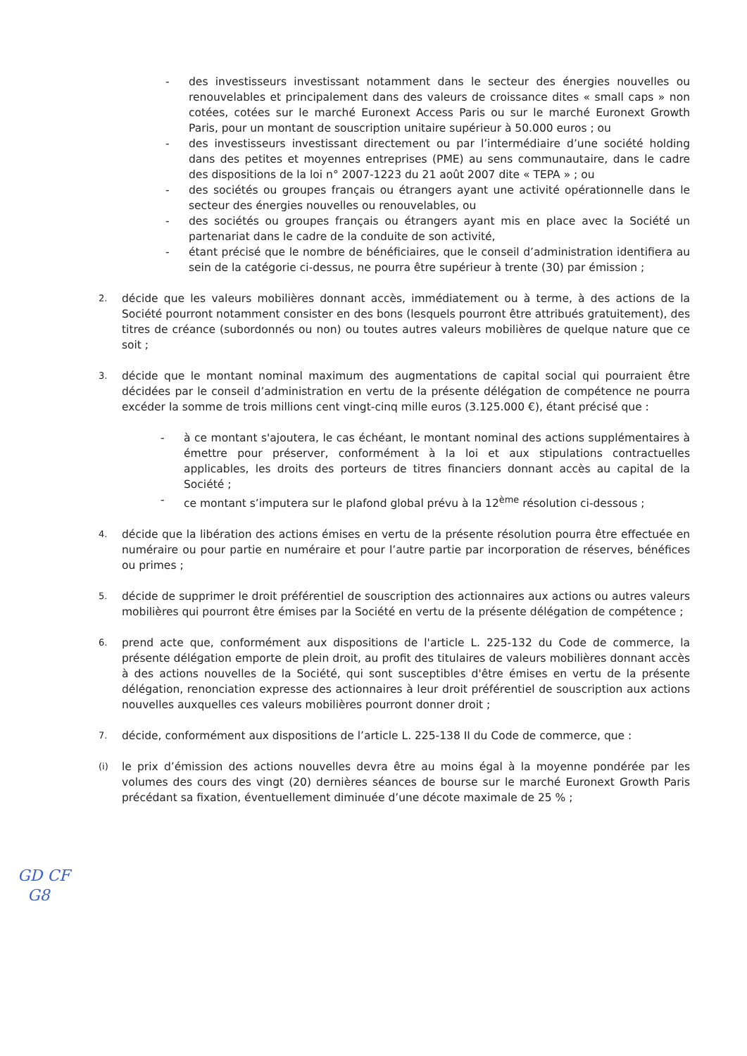- des investisseurs investissant notamment dans le secteur des énergies nouvelles ou renouvelables et principalement dans des valeurs de croissance dites « small caps » non cotées, cotées sur le marché Euronext Access Paris ou sur le marché Euronext Growth Paris, pour un montant de souscription unitaire supérieur à 50.000 euros ; ou
- des investisseurs investissant directement ou par l’intermédiaire d’une société holding dans des petites et moyennes entreprises (PME) au sens communautaire, dans le cadre des dispositions de la loi n° 2007-1223 du 21 août 2007 dite « TEPA » ; ou
- des sociétés ou groupes français ou étrangers ayant une activité opérationnelle dans le secteur des énergies nouvelles ou renouvelables, ou
- des sociétés ou groupes français ou étrangers ayant mis en place avec la Société un partenariat dans le cadre de la conduite de son activité,
- étant précisé que le nombre de bénéficiaires, que le conseil d’administration identifiera au sein de la catégorie ci-dessus, ne pourra être supérieur à trente (30) par émission ;
2. décide que les valeurs mobilières donnant accès, immédiatement ou à terme, à des actions de la Société pourront notamment consister en des bons (lesquels pourront être attribués gratuitement), des titres de créance (subordonnés ou non) ou toutes autres valeurs mobilières de quelque nature que ce soit ;
3. décide que le montant nominal maximum des augmentations de capital social qui pourraient être décidées par le conseil d’administration en vertu de la présente délégation de compétence ne pourra excéder la somme de trois millions cent vingt-cinq mille euros (3.125.000 €), étant précisé que :
- à ce montant s'ajoutera, le cas échéant, le montant nominal des actions supplémentaires à émettre pour préserver, conformément à la loi et aux stipulations contractuelles applicables, les droits des porteurs de titres financiers donnant accès au capital de la Société ;
- ce montant s’imputera sur le plafond global prévu à la 12<sup>ème</sup> résolution ci-dessous ;
4. décide que la libération des actions émises en vertu de la présente résolution pourra être effectuée en numéraire ou pour partie en numéraire et pour l’autre partie par incorporation de réserves, bénéfices ou primes ;
5. décide de supprimer le droit préférentiel de souscription des actionnaires aux actions ou autres valeurs mobilières qui pourront être émises par la Société en vertu de la présente délégation de compétence ;
6. prend acte que, conformément aux dispositions de l'article L. 225-132 du Code de commerce, la présente délégation emporte de plein droit, au profit des titulaires de valeurs mobilières donnant accès à des actions nouvelles de la Société, qui sont susceptibles d'être émises en vertu de la présente délégation, renonciation expresse des actionnaires à leur droit préférentiel de souscription aux actions nouvelles auxquelles ces valeurs mobilières pourront donner droit ;
7. décide, conformément aux dispositions de l’article L. 225-138 II du Code de commerce, que :
(i) le prix d’émission des actions nouvelles devra être au moins égal à la moyenne pondérée par les volumes des cours des vingt (20) dernières séances de bourse sur le marché Euronext Growth Paris précédant sa fixation, éventuellement diminuée d’une décote maximale de 25 % ;
GD CF
G8